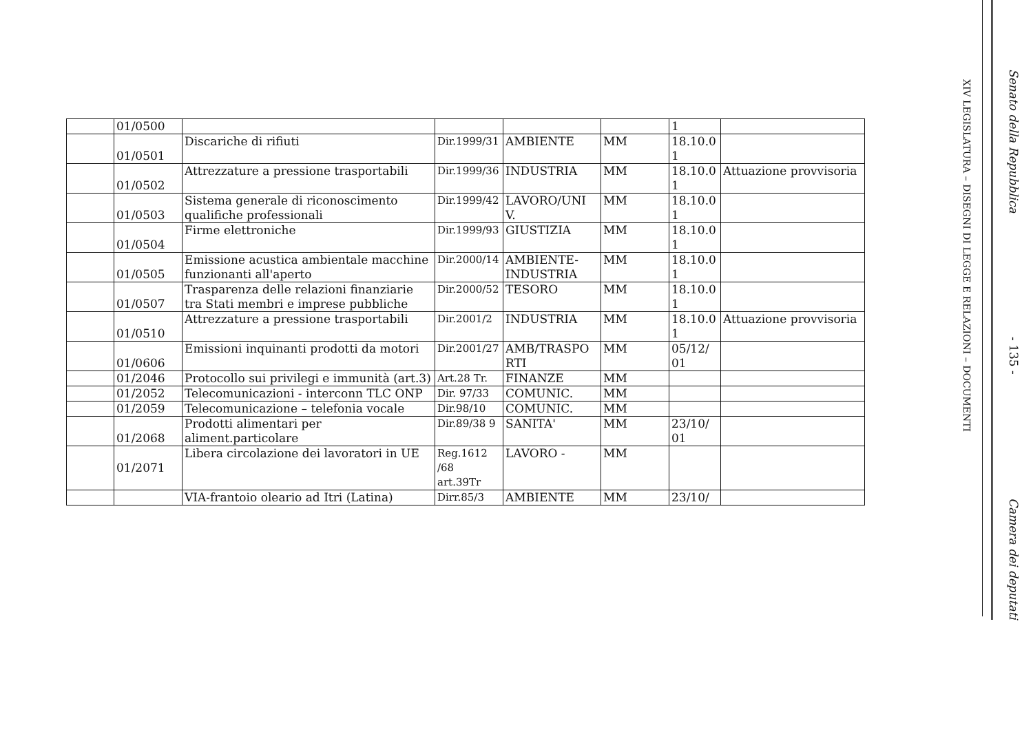| | 01/0500 | | | | | 1 | |
| | 01/0501 | Discariche di rifiuti | Dir.1999/31 | AMBIENTE | MM | 18.10.0 1 | |
| | 01/0502 | Attrezzature a pressione trasportabili | Dir.1999/36 | INDUSTRIA | MM | 18.10.0 1 | Attuazione provvisoria |
| | 01/0503 | Sistema generale di riconoscimento qualifiche professionali | Dir.1999/42 | LAVORO/UNI V. | MM | 18.10.0 1 | |
| | 01/0504 | Firme elettroniche | Dir.1999/93 | GIUSTIZIA | MM | 18.10.0 1 | |
| | 01/0505 | Emissione acustica ambientale macchine funzionanti all'aperto | Dir.2000/14 | AMBIENTE-INDUSTRIA | MM | 18.10.0 1 | |
| | 01/0507 | Trasparenza delle relazioni finanziarie tra Stati membri e imprese pubbliche | Dir.2000/52 | TESORO | MM | 18.10.0 1 | |
| | 01/0510 | Attrezzature a pressione trasportabili | Dir.2001/2 | INDUSTRIA | MM | 18.10.0 1 | Attuazione provvisoria |
| | 01/0606 | Emissioni inquinanti prodotti da motori | Dir.2001/27 | AMB/TRASPO RTI | MM | 05/12/ 01 | |
| | 01/2046 | Protocollo sui privilegi e immunità (art.3) | Art.28 Tr. | FINANZE | MM | | |
| | 01/2052 | Telecomunicazioni - interconn TLC ONP | Dir. 97/33 | COMUNIC. | MM | | |
| | 01/2059 | Telecomunicazione – telefonia vocale | Dir.98/10 | COMUNIC. | MM | | |
| | 01/2068 | Prodotti alimentari per aliment.particolare | Dir.89/38 9 | SANITA' | MM | 23/10/ 01 | |
| | 01/2071 | Libera circolazione dei lavoratori in UE | Reg.1612 /68 art.39Tr | LAVORO - | MM | | |
| | | VIA-frantoio oleario ad Itri (Latina) | Dirr.85/3 | AMBIENTE | MM | 23/10/ | |
XIV LEGISLATURA – DISEGNI DI LEGGE E RELAZIONI – DOCUMENTI
Senato della Repubblica - 135 - Camera dei deputati